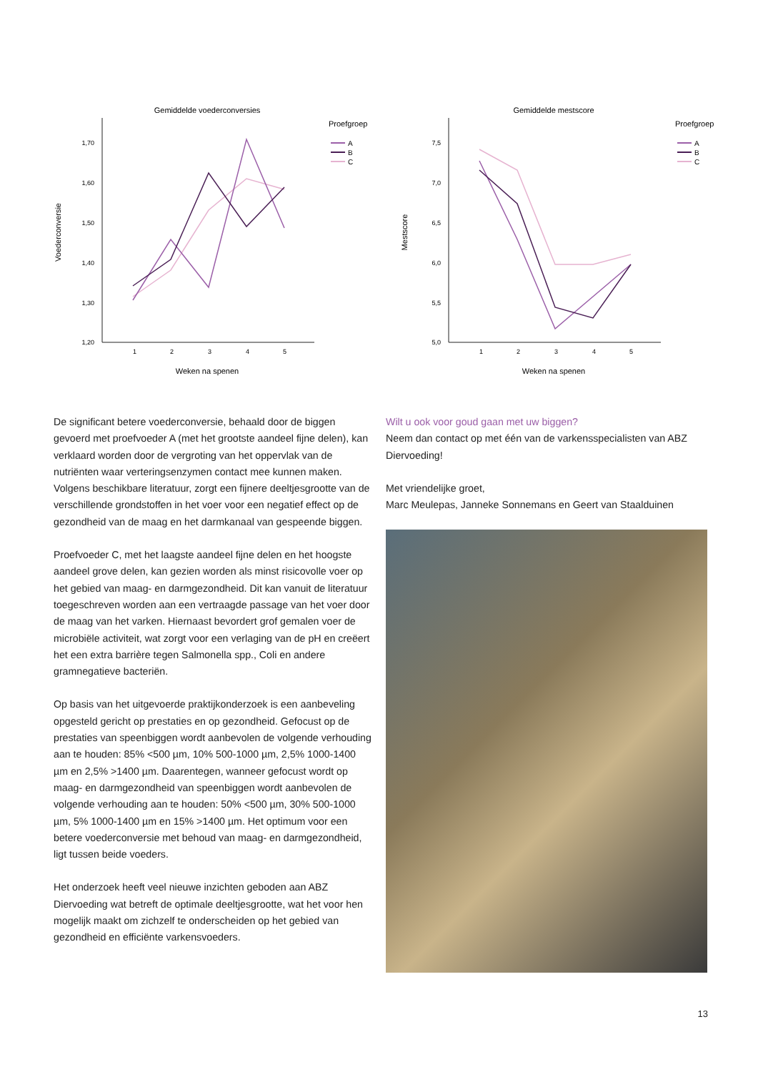Gemiddelde voederconversies
Proefgroep
A
B
C
1,70
1,60
1,50
1,40
1,30
1,20
1
2
3
4
5
Weken na spenen
Voederconversie
Gemiddelde mestscore
Proefgroep
A
B
C
7,5
7,0
6,5
6,0
5,5
5,0
1
2
3
4
5
Weken na spenen
Mestscore
De significant betere voederconversie, behaald door de biggen gevoerd met proefvoeder A (met het grootste aandeel fijne delen), kan verklaard worden door de vergroting van het oppervlak van de nutriënten waar verteringsenzymen contact mee kunnen maken. Volgens beschikbare literatuur, zorgt een fijnere deeltjesgrootte van de verschillende grondstoffen in het voer voor een negatief effect op de gezondheid van de maag en het darmkanaal van gespeende biggen.
Proefvoeder C, met het laagste aandeel fijne delen en het hoogste aandeel grove delen, kan gezien worden als minst risicovolle voer op het gebied van maag- en darmgezondheid. Dit kan vanuit de literatuur toegeschreven worden aan een vertraagde passage van het voer door de maag van het varken. Hiernaast bevordert grof gemalen voer de microbiële activiteit, wat zorgt voor een verlaging van de pH en creëert het een extra barrière tegen Salmonella spp., Coli en andere gramnegatieve bacteriën.
Op basis van het uitgevoerde praktijkonderzoek is een aanbeveling opgesteld gericht op prestaties en op gezondheid. Gefocust op de prestaties van speenbiggen wordt aanbevolen de volgende verhouding aan te houden: 85% <500 µm, 10% 500-1000 µm, 2,5% 1000-1400 µm en 2,5% >1400 µm. Daarentegen, wanneer gefocust wordt op maag- en darmgezondheid van speenbiggen wordt aanbevolen de volgende verhouding aan te houden: 50% <500 µm, 30% 500-1000 µm, 5% 1000-1400 µm en 15% >1400 µm. Het optimum voor een betere voederconversie met behoud van maag- en darmgezondheid, ligt tussen beide voeders.
Het onderzoek heeft veel nieuwe inzichten geboden aan ABZ Diervoeding wat betreft de optimale deeltjesgrootte, wat het voor hen mogelijk maakt om zichzelf te onderscheiden op het gebied van gezondheid en efficiënte varkensvoeders.
Wilt u ook voor goud gaan met uw biggen?
Neem dan contact op met één van de varkensspecialisten van ABZ Diervoeding!
Met vriendelijke groet,
Marc Meulepas, Janneke Sonnemans en Geert van Staalduinen
13